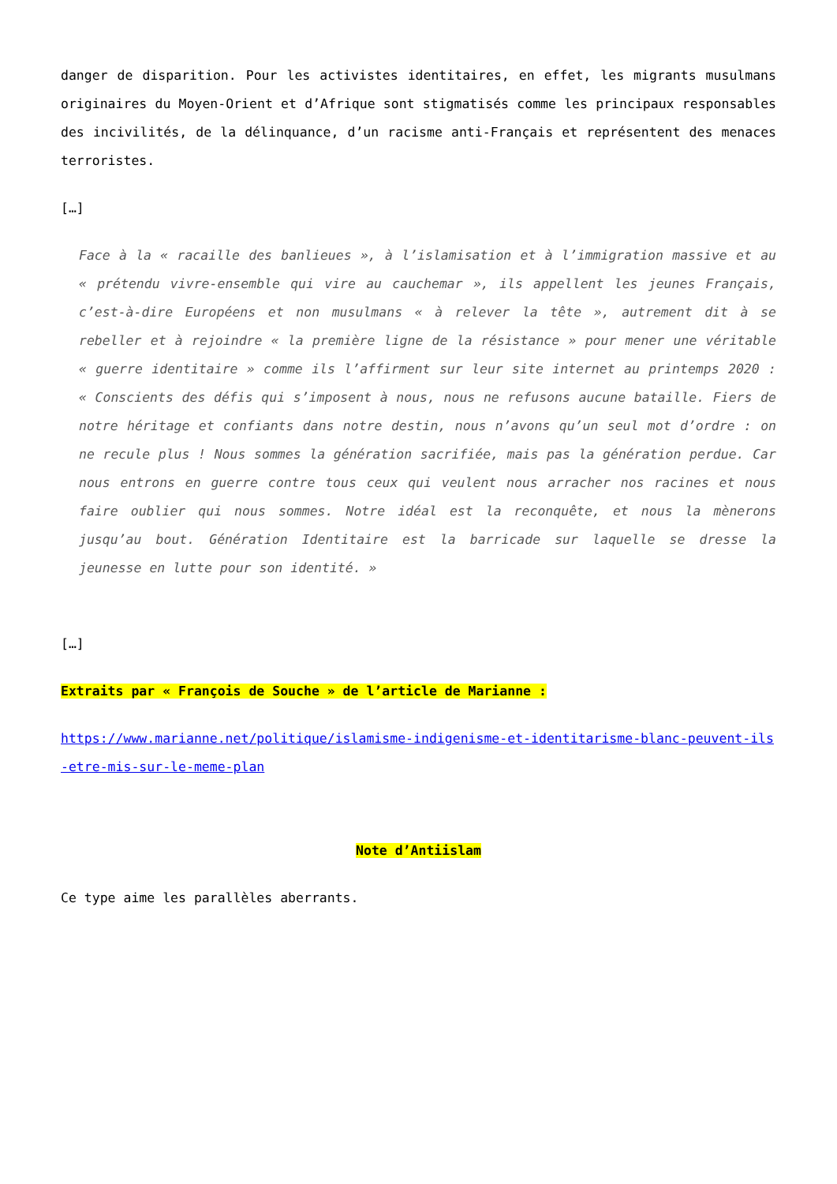danger de disparition. Pour les activistes identitaires, en effet, les migrants musulmans originaires du Moyen-Orient et d’Afrique sont stigmatisés comme les principaux responsables des incivilités, de la délinquance, d’un racisme anti-Français et représentent des menaces terroristes.
[…]
Face à la « racaille des banlieues », à l’islamisation et à l’immigration massive et au « prétendu vivre-ensemble qui vire au cauchemar », ils appellent les jeunes Français, c’est-à-dire Européens et non musulmans « à relever la tête », autrement dit à se rebeller et à rejoindre « la première ligne de la résistance » pour mener une véritable « guerre identitaire » comme ils l’affirment sur leur site internet au printemps 2020 : « Conscients des défis qui s’imposent à nous, nous ne refusons aucune bataille. Fiers de notre héritage et confiants dans notre destin, nous n’avons qu’un seul mot d’ordre : on ne recule plus ! Nous sommes la génération sacrifiée, mais pas la génération perdue. Car nous entrons en guerre contre tous ceux qui veulent nous arracher nos racines et nous faire oublier qui nous sommes. Notre idéal est la reconquête, et nous la mènerons jusqu’au bout. Génération Identitaire est la barricade sur laquelle se dresse la jeunesse en lutte pour son identité. »
[…]
Extraits par « François de Souche » de l’article de Marianne :
https://www.marianne.net/politique/islamisme-indigenisme-et-identitarisme-blanc-peuvent-ils-etre-mis-sur-le-meme-plan
Note d’Antiislam
Ce type aime les parallèles aberrants.